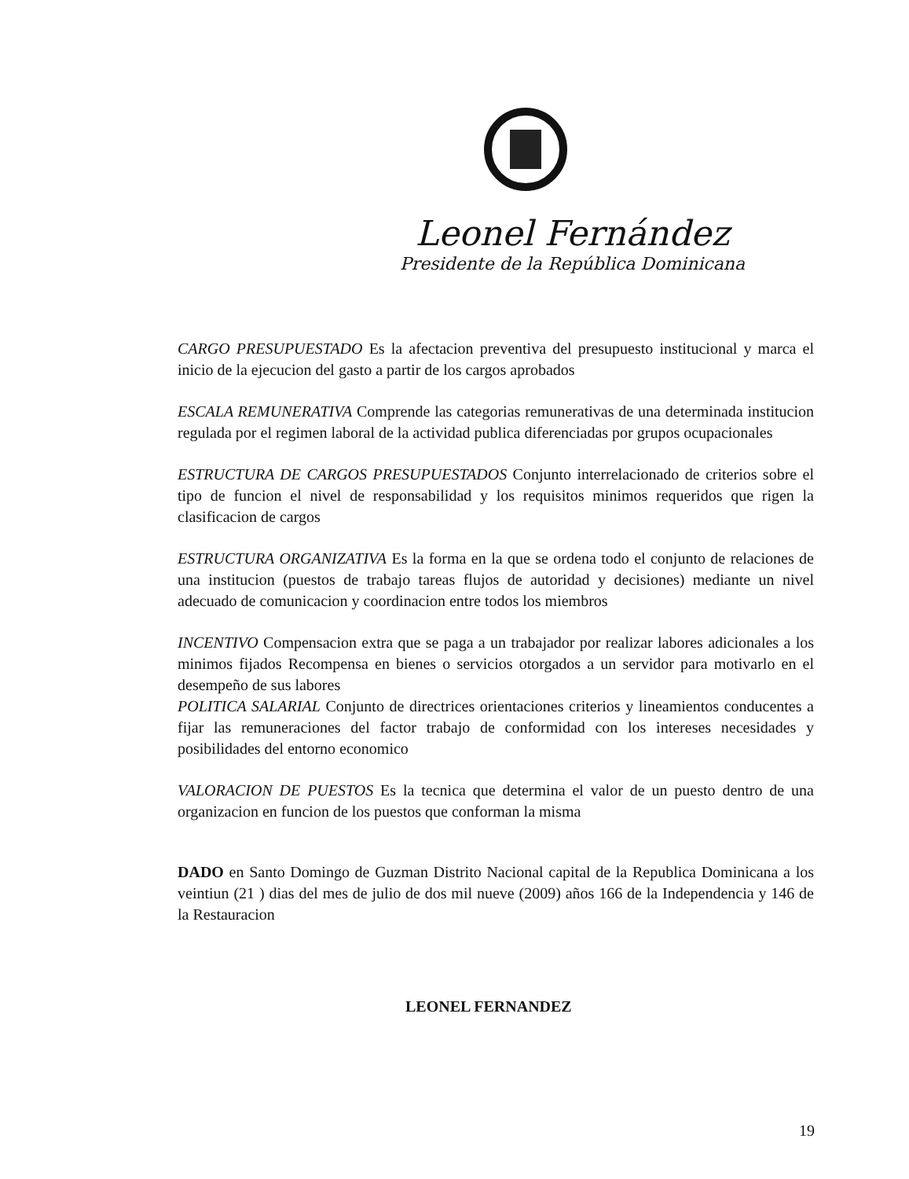Leonel Fernández
Presidente de la República Dominicana
CARGO PRESUPUESTADO Es la afectacion preventiva del presupuesto institucional y marca el inicio de la ejecucion del gasto a partir de los cargos aprobados
ESCALA REMUNERATIVA Comprende las categorias remunerativas de una determinada institucion regulada por el regimen laboral de la actividad publica diferenciadas por grupos ocupacionales
ESTRUCTURA DE CARGOS PRESUPUESTADOS Conjunto interrelacionado de criterios sobre el tipo de funcion el nivel de responsabilidad y los requisitos minimos requeridos que rigen la clasificacion de cargos
ESTRUCTURA ORGANIZATIVA Es la forma en la que se ordena todo el conjunto de relaciones de una institucion (puestos de trabajo tareas flujos de autoridad y decisiones) mediante un nivel adecuado de comunicacion y coordinacion entre todos los miembros
INCENTIVO Compensacion extra que se paga a un trabajador por realizar labores adicionales a los minimos fijados Recompensa en bienes o servicios otorgados a un servidor para motivarlo en el desempeño de sus labores
POLITICA SALARIAL Conjunto de directrices orientaciones criterios y lineamientos conducentes a fijar las remuneraciones del factor trabajo de conformidad con los intereses necesidades y posibilidades del entorno economico
VALORACION DE PUESTOS Es la tecnica que determina el valor de un puesto dentro de una organizacion en funcion de los puestos que conforman la misma
DADO en Santo Domingo de Guzman Distrito Nacional capital de la Republica Dominicana a los veintiun (21 ) dias del mes de julio de dos mil nueve (2009) años 166 de la Independencia y 146 de la Restauracion
LEONEL FERNANDEZ
19